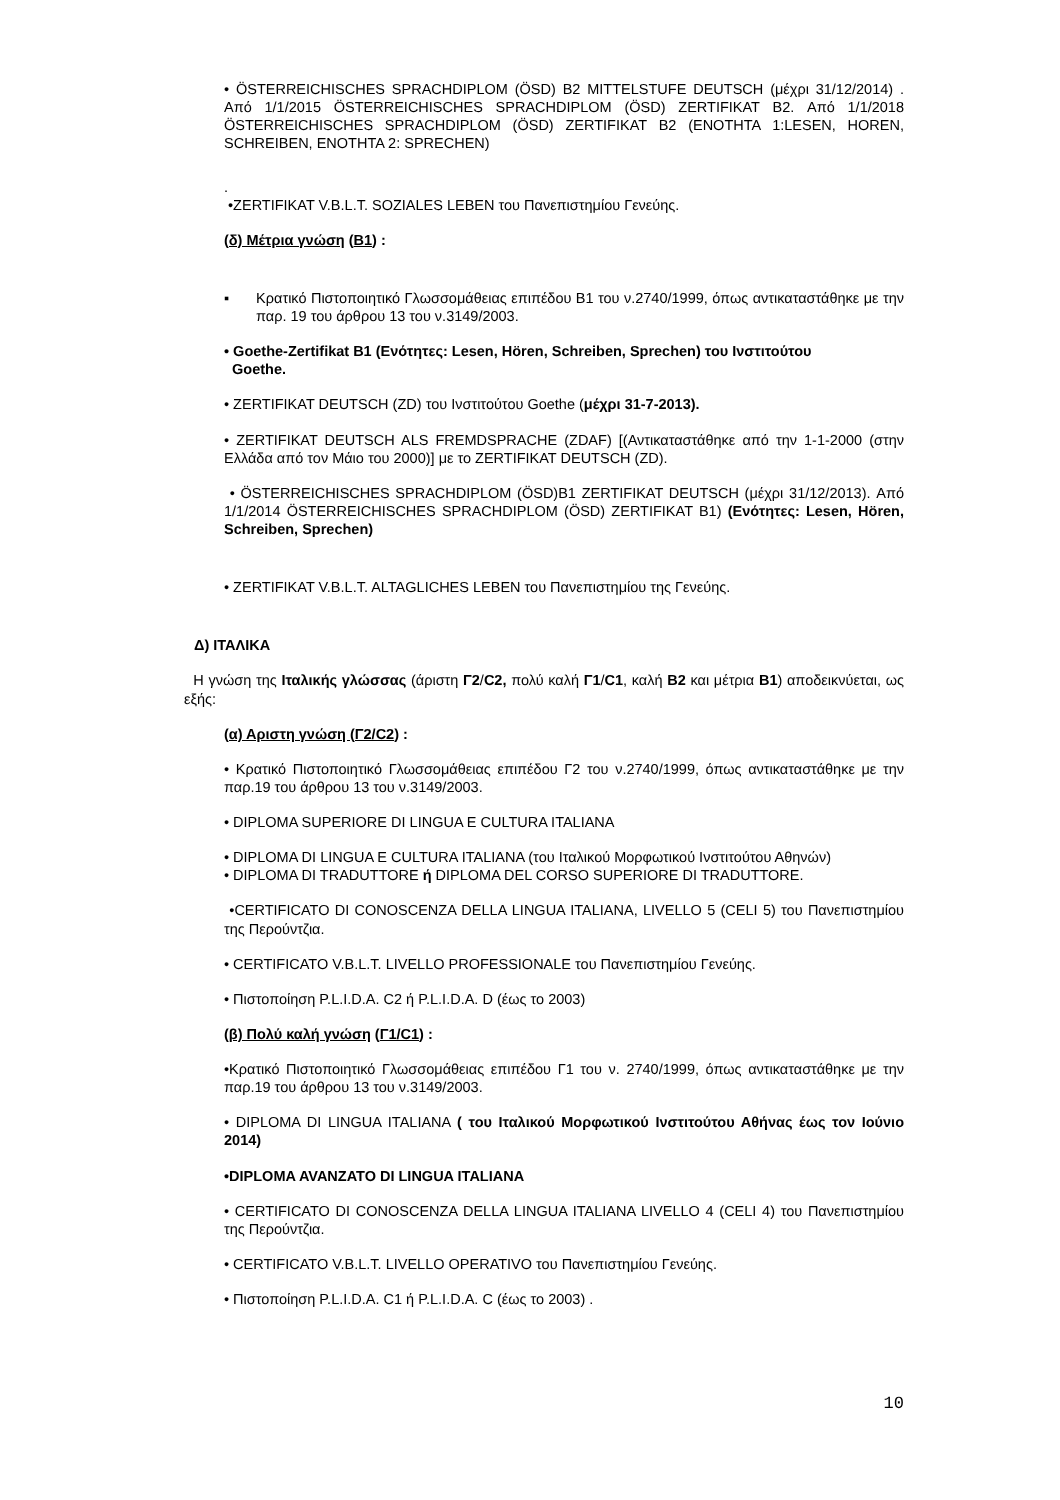• ÖSTERREICHISCHES SPRACHDIPLOM (ÖSD) B2 MITTELSTUFE DEUTSCH (μέχρι 31/12/2014) . Από 1/1/2015 ÖSTERREICHISCHES SPRACHDIPLOM (ÖSD) ZERTIFIKAT B2. Από 1/1/2018 ÖSTERREICHISCHES SPRACHDIPLOM (ÖSD) ZERTIFIKAT B2 (ΕΝΟΤΗΤΑ 1:LESEN, HOREN, SCHREIBEN, ΕΝΟΤΗΤΑ 2: SPRECHEN)
.
•ZERTIFIKAT V.B.L.T. SOZIALES LEBEN του Πανεπιστημίου Γενεύης.
(δ) Μέτρια γνώση (B1) :
▪ Κρατικό Πιστοποιητικό Γλωσσομάθειας επιπέδου Β1 του ν.2740/1999, όπως αντικαταστάθηκε με την παρ. 19 του άρθρου 13 του ν.3149/2003.
• Goethe-Zertifikat B1 (Ενότητες: Lesen, Hören, Schreiben, Sprechen) του Ινστιτούτου
Goethe.
• ZERTIFIKAT DEUTSCH (ZD) του Ινστιτούτου Goethe (μέχρι 31-7-2013).
• ZERTIFIKAT DEUTSCH ALS FREMDSPRACHE (ZDAF) [(Αντικαταστάθηκε από την 1-1-2000 (στην Ελλάδα από τον Μάιο του 2000)] με το ZERTIFIKAT DEUTSCH (ZD).
• ÖSTERREICHISCHES SPRACHDIPLOM (ÖSD)B1 ZERTIFIKAT DEUTSCH (μέχρι 31/12/2013). Από 1/1/2014 ÖSTERREICHISCHES SPRACHDIPLOM (ÖSD) ZERTIFIKAT B1) (Ενότητες: Lesen, Hören, Schreiben, Sprechen)
• ZERTIFIKAT V.B.L.T. ALTAGLICHES LEBEN του Πανεπιστημίου της Γενεύης.
Δ) ΙΤΑΛΙΚΑ
Η γνώση της Ιταλικής γλώσσας (άριστη Γ2/C2, πολύ καλή Γ1/C1, καλή Β2 και μέτρια Β1) αποδεικνύεται, ως εξής:
(α) Αριστη γνώση (Γ2/C2) :
• Κρατικό Πιστοποιητικό Γλωσσομάθειας επιπέδου Γ2 του ν.2740/1999, όπως αντικαταστάθηκε με την παρ.19 του άρθρου 13 του ν.3149/2003.
• DIPLOMA SUPERIORE DI LINGUA E CULTURA ITALIANA
• DIPLOMA DI LINGUA E CULTURA ITALIANA (του Ιταλικού Μορφωτικού Ινστιτούτου Αθηνών)
• DIPLOMA DI TRADUTTORE ή DIPLOMA DEL CORSO SUPERIORE DI TRADUTTORE.
•CERTIFICATO DI CONOSCENZA DELLA LINGUA ITALIANA, LIVELLO 5 (CELI 5) του Πανεπιστημίου της Περούντζια.
• CERTIFICATO V.B.L.T. LIVELLO PROFESSIONALE του Πανεπιστημίου Γενεύης.
• Πιστοποίηση P.L.I.D.A. C2 ή P.L.I.D.A. D (έως το 2003)
(β) Πολύ καλή γνώση (Γ1/C1) :
•Κρατικό Πιστοποιητικό Γλωσσομάθειας επιπέδου Γ1 του ν. 2740/1999, όπως αντικαταστάθηκε με την παρ.19 του άρθρου 13 του ν.3149/2003.
• DIPLOMA DI LINGUA ITALIANA ( του Ιταλικού Μορφωτικού Ινστιτούτου Αθήνας έως τον Ιούνιο 2014)
•DIPLOMA AVANZATO DI LINGUA ITALIANA
• CERTIFICATO DI CONOSCENZA DELLA LINGUA ITALIANA LIVELLO 4 (CELI 4) του Πανεπιστημίου της Περούντζια.
• CERTIFICATO V.B.L.T. LIVELLO OPERATIVO του Πανεπιστημίου Γενεύης.
• Πιστοποίηση P.L.I.D.A. C1 ή P.L.I.D.A. C (έως το 2003) .
10